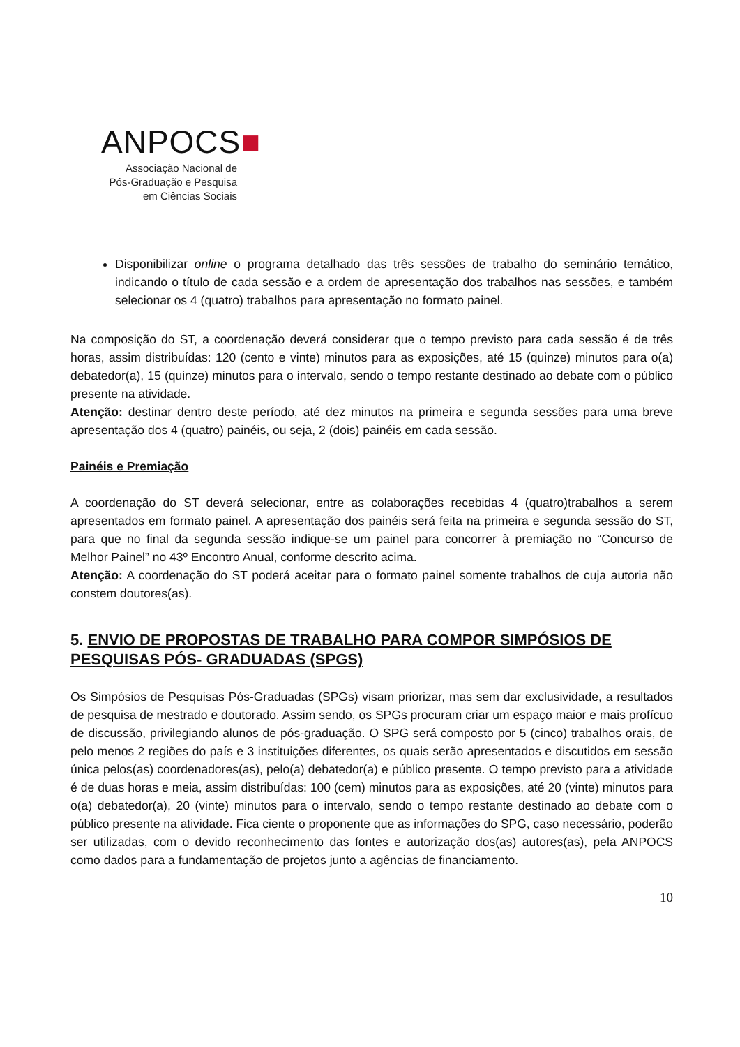ANPOCS■
Associação Nacional de
Pós-Graduação e Pesquisa
em Ciências Sociais
Disponibilizar online o programa detalhado das três sessões de trabalho do seminário temático, indicando o título de cada sessão e a ordem de apresentação dos trabalhos nas sessões, e também selecionar os 4 (quatro) trabalhos para apresentação no formato painel.
Na composição do ST, a coordenação deverá considerar que o tempo previsto para cada sessão é de três horas, assim distribuídas: 120 (cento e vinte) minutos para as exposições, até 15 (quinze) minutos para o(a) debatedor(a), 15 (quinze) minutos para o intervalo, sendo o tempo restante destinado ao debate com o público presente na atividade.
Atenção: destinar dentro deste período, até dez minutos na primeira e segunda sessões para uma breve apresentação dos 4 (quatro) painéis, ou seja, 2 (dois) painéis em cada sessão.
Painéis e Premiação
A coordenação do ST deverá selecionar, entre as colaborações recebidas 4 (quatro)trabalhos a serem apresentados em formato painel. A apresentação dos painéis será feita na primeira e segunda sessão do ST, para que no final da segunda sessão indique-se um painel para concorrer à premiação no “Concurso de Melhor Painel” no 43º Encontro Anual, conforme descrito acima.
Atenção: A coordenação do ST poderá aceitar para o formato painel somente trabalhos de cuja autoria não constem doutores(as).
5. ENVIO DE PROPOSTAS DE TRABALHO PARA COMPOR SIMPÓSIOS DE PESQUISAS PÓS- GRADUADAS (SPGS)
Os Simpósios de Pesquisas Pós-Graduadas (SPGs) visam priorizar, mas sem dar exclusividade, a resultados de pesquisa de mestrado e doutorado. Assim sendo, os SPGs procuram criar um espaço maior e mais profícuo de discussão, privilegiando alunos de pós-graduação. O SPG será composto por 5 (cinco) trabalhos orais, de pelo menos 2 regiões do país e 3 instituições diferentes, os quais serão apresentados e discutidos em sessão única pelos(as) coordenadores(as), pelo(a) debatedor(a) e público presente. O tempo previsto para a atividade é de duas horas e meia, assim distribuídas: 100 (cem) minutos para as exposições, até 20 (vinte) minutos para o(a) debatedor(a), 20 (vinte) minutos para o intervalo, sendo o tempo restante destinado ao debate com o público presente na atividade. Fica ciente o proponente que as informações do SPG, caso necessário, poderão ser utilizadas, com o devido reconhecimento das fontes e autorização dos(as) autores(as), pela ANPOCS como dados para a fundamentação de projetos junto a agências de financiamento.
10